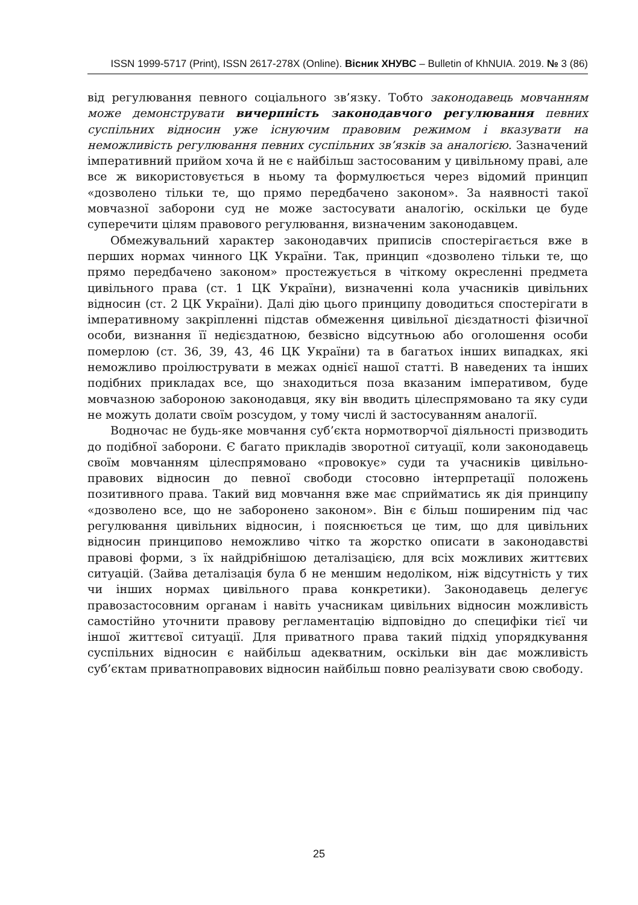ISSN 1999-5717 (Print), ISSN 2617-278X (Online). Вісник ХНУВС – Bulletin of KhNUIA. 2019. № 3 (86)
від регулювання певного соціального зв’язку. Тобто законодавець мовчанням може демонструвати вичерпність законодавчого регулювання певних суспільних відносин уже існуючим правовим режимом і вказувати на неможливість регулювання певних суспільних зв’язків за аналогією. Зазначений імперативний прийом хоча й не є найбільш застосованим у цивільному праві, але все ж використовується в ньому та формулюється через відомий принцип «дозволено тільки те, що прямо передбачено законом». За наявності такої мовчазної заборони суд не може застосувати аналогію, оскільки це буде суперечити цілям правового регулювання, визначеним законодавцем.
Обмежувальний характер законодавчих приписів спостерігається вже в перших нормах чинного ЦК України. Так, принцип «дозволено тільки те, що прямо передбачено законом» простежується в чіткому окресленні предмета цивільного права (ст. 1 ЦК України), визначенні кола учасників цивільних відносин (ст. 2 ЦК України). Далі дію цього принципу доводиться спостерігати в імперативному закріпленні підстав обмеження цивільної дієздатності фізичної особи, визнання її недієздатною, безвісно відсутньою або оголошення особи померлою (ст. 36, 39, 43, 46 ЦК України) та в багатьох інших випадках, які неможливо проілюструвати в межах однієї нашої статті. В наведених та інших подібних прикладах все, що знаходиться поза вказаним імперативом, буде мовчазною забороною законодавця, яку він вводить цілеспрямовано та яку суди не можуть долати своїм розсудом, у тому числі й застосуванням аналогії.
Водночас не будь-яке мовчання суб’єкта нормотворчої діяльності призводить до подібної заборони. Є багато прикладів зворотної ситуації, коли законодавець своїм мовчанням цілеспрямовано «провокує» суди та учасників цивільно-правових відносин до певної свободи стосовно інтерпретації положень позитивного права. Такий вид мовчання вже має сприйматись як дія принципу «дозволено все, що не заборонено законом». Він є більш поширеним під час регулювання цивільних відносин, і пояснюється це тим, що для цивільних відносин принципово неможливо чітко та жорстко описати в законодавстві правові форми, з їх найдрібнішою деталізацією, для всіх можливих життєвих ситуацій. (Зайва деталізація була б не меншим недоліком, ніж відсутність у тих чи інших нормах цивільного права конкретики). Законодавець делегує правозастосовним органам і навіть учасникам цивільних відносин можливість самостійно уточнити правову регламентацію відповідно до специфіки тієї чи іншої життєвої ситуації. Для приватного права такий підхід упорядкування суспільних відносин є найбільш адекватним, оскільки він дає можливість суб’єктам приватноправових відносин найбільш повно реалізувати свою свободу.
25